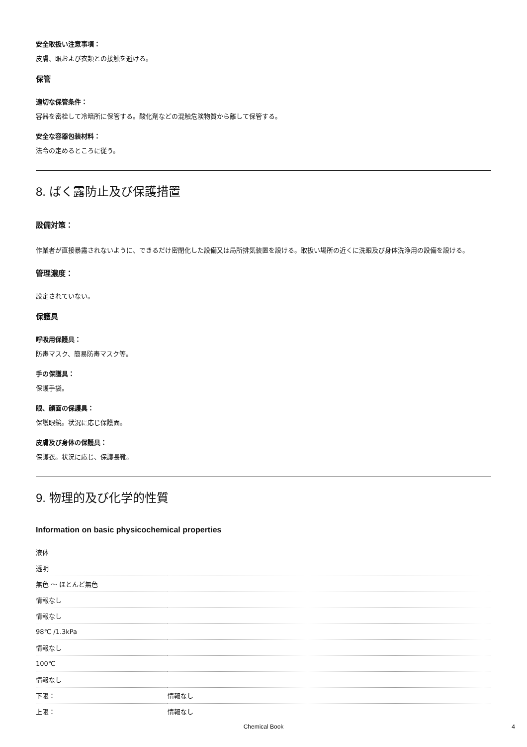安全取扱い注意事項：
皮膚、眼および衣類との接触を避ける。
保管
適切な保管条件：
容器を密栓して冷暗所に保管する。酸化剤などの混触危険物質から離して保管する。
安全な容器包装材料：
法令の定めるところに従う。
8. ばく露防止及び保護措置
設備対策：
作業者が直接暴露されないように、できるだけ密閉化した設備又は局所排気装置を設ける。取扱い場所の近くに洗眼及び身体洗浄用の設備を設ける。
管理濃度：
設定されていない。
保護具
呼吸用保護具：
防毒マスク、簡易防毒マスク等。
手の保護具：
保護手袋。
眼、顔面の保護具：
保護眼鏡。状況に応じ保護面。
皮膚及び身体の保護具：
保護衣。状況に応じ、保護長靴。
9. 物理的及び化学的性質
Information on basic physicochemical properties
| 液体 | |
| 透明 | |
| 無色 ～ ほとんど無色 | |
| 情報なし | |
| 情報なし | |
| 98℃ /1.3kPa | |
| 情報なし | |
| 100℃ | |
| 情報なし | |
| 下限： | 情報なし |
| 上限： | 情報なし |
Chemical Book 4